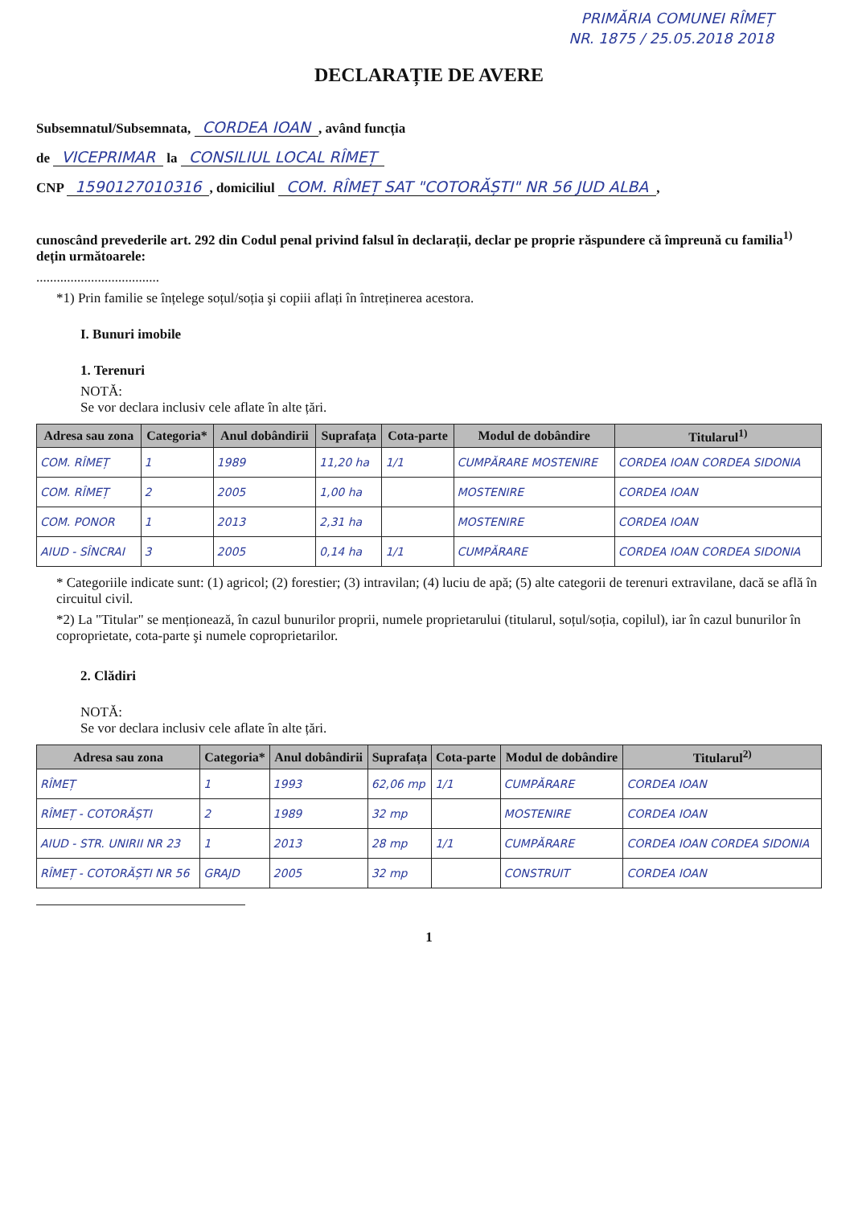PRIMĂRIA COMUNEI RÎMEȚ
NR. 1875 / 25.05.2018 2018
DECLARAȚIE DE AVERE
Subsemnatul/Subsemnata, CORDEA IOAN, având funcția
de VICEPRIMAR la CONSILIUL LOCAL RÎMEȚ
CNP 1590127010316, domiciliul COM. RÎMEȚ SAT "COTORĂȘTI" NR 56 JUD ALBA,
cunoscând prevederile art. 292 din Codul penal privind falsul în declarații, declar pe proprie răspundere că împreună cu familia<sup>1)</sup> dețin următoarele:
....................................
*1) Prin familie se înțelege soțul/soția şi copiii aflați în întreținerea acestora.
I. Bunuri imobile
1. Terenuri
NOTĂ:
Se vor declara inclusiv cele aflate în alte țări.
| Adresa sau zona | Categoria* | Anul dobândirii | Suprafața | Cota-parte | Modul de dobândire | Titularul<sup>1)</sup> |
| --- | --- | --- | --- | --- | --- | --- |
| COM. RÎMEȚ | 1 | 1989 | 11,20 ha | 1/1 | CUMPĂRARE MOSTENIRE | CORDEA IOAN CORDEA SIDONIA |
| COM. RÎMEȚ | 2 | 2005 | 1,00 ha | | MOSTENIRE | CORDEA IOAN |
| COM. PONOR | 1 | 2013 | 2,31 ha | | MOSTENIRE | CORDEA IOAN |
| AIUD - SÎNCRAI | 3 | 2005 | 0,14 ha | 1/1 | CUMPĂRARE | CORDEA IOAN CORDEA SIDONIA |
* Categoriile indicate sunt: (1) agricol; (2) forestier; (3) intravilan; (4) luciu de apă; (5) alte categorii de terenuri extravilane, dacă se află în circuitul civil.
*2) La "Titular" se menționează, în cazul bunurilor proprii, numele proprietarului (titularul, soțul/soția, copilul), iar în cazul bunurilor în coproprietate, cota-parte şi numele coproprietarilor.
2. Clădiri
NOTĂ:
Se vor declara inclusiv cele aflate în alte țări.
| Adresa sau zona | Categoria* | Anul dobândirii | Suprafața | Cota-parte | Modul de dobândire | Titularul<sup>2)</sup> |
| --- | --- | --- | --- | --- | --- | --- |
| RÎMEȚ | 1 | 1993 | 62,06 mp | 1/1 | CUMPĂRARE | CORDEA IOAN |
| RÎMEȚ - COTORĂȘTI | 2 | 1989 | 32 mp | | MOSTENIRE | CORDEA IOAN |
| AIUD - STR. UNIRII NR 23 | 1 | 2013 | 28 mp | 1/1 | CUMPĂRARE | CORDEA IOAN CORDEA SIDONIA |
| RÎMEȚ - COTORĂȘTI NR 56 | GRAJD | 2005 | 32 mp | | CONSTRUIT | CORDEA IOAN |
1